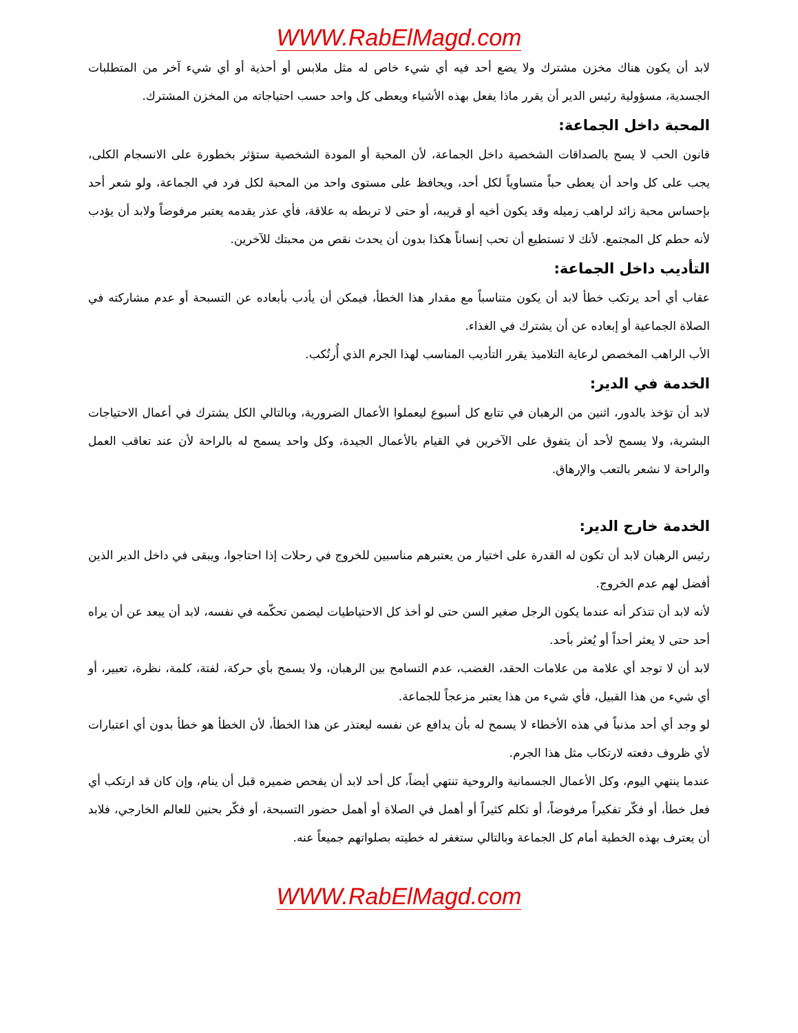WWW.RabElMagd.com
لابد أن يكون هناك مخزن مشترك ولا يضع أحد فيه أي شيء خاص له مثل ملابس أو أحذية أو أي شيء آخر من المتطلبات الجسدية، مسؤولية رئيس الدير أن يقرر ماذا يفعل بهذه الأشياء ويعطى كل واحد حسب احتياجاته من المخزن المشترك.
المحبة داخل الجماعة:
قانون الحب لا يسح بالصداقات الشخصية داخل الجماعة، لأن المحبة أو المودة الشخصية ستؤثر بخطورة على الانسجام الكلى، يجب على كل واحد أن يعطى حباً متساوياً لكل أحد، ويحافظ على مستوى واحد من المحبة لكل فرد في الجماعة، ولو شعر أحد بإحساس محبة زائد لراهب زميله وقد يكون أخيه أو قريبه، أو حتى لا تربطه به علاقة، فأي عذر يقدمه يعتبر مرفوضاً ولابد أن يؤدب لأنه حطم كل المجتمع. لأنك لا تستطيع أن تحب إنساناً هكذا بدون أن يحدث نقص من محبتك للآخرين.
التأديب داخل الجماعة:
عقاب أي أحد يرتكب خطأ لابد أن يكون متناسباً مع مقدار هذا الخطأ، فيمكن أن يأدب بأبعاده عن التسبحة أو عدم مشاركته في الصلاة الجماعية أو إبعاده عن أن يشترك في الغذاء.
الأب الراهب المخصص لرعاية التلاميذ يقرر التأديب المناسب لهذا الجرم الذي أُرتُكب.
الخدمة في الدير:
لابد أن تؤخذ بالدور، اثنين من الرهبان في تتابع كل أسبوع ليعملوا الأعمال الضرورية، وبالتالي الكل يشترك في أعمال الاحتياجات البشرية، ولا يسمح لأحد أن يتفوق على الآخرين في القيام بالأعمال الجيدة، وكل واحد يسمح له بالراحة لأن عند تعاقب العمل والراحة لا نشعر بالتعب والإرهاق.
الخدمة خارج الدير:
رئيس الرهبان لابد أن تكون له القدرة على اختيار من يعتبرهم مناسبين للخروج في رحلات إذا احتاجوا، ويبقى في داخل الدير الذين أفضل لهم عدم الخروج.
لأنه لابد أن تتذكر أنه عندما يكون الرجل صغير السن حتى لو أخذ كل الاحتياطيات ليضمن تحكّمه في نفسه، لابد أن يبعد عن أن يراه أحد حتى لا يعثر أحداً أو يُعثر بأحد.
لابد أن لا توجد أي علامة من علامات الحقد، الغضب، عدم التسامح بين الرهبان، ولا يسمح بأي حركة، لفتة، كلمة، نظرة، تعبير، أو أي شيء من هذا القبيل، فأي شيء من هذا يعتبر مزعجاً للجماعة.
لو وجد أي أحد مذنباً في هذه الأخطاء لا يسمح له بأن يدافع عن نفسه ليعتذر عن هذا الخطأ، لأن الخطأ هو خطأ بدون أي اعتبارات لأي ظروف دفعته لارتكاب مثل هذا الجرم.
عندما ينتهي اليوم، وكل الأعمال الجسمانية والروحية تنتهي أيضاً، كل أحد لابد أن يفحص ضميره قبل أن ينام، وإن كان قد ارتكب أي فعل خطأ، أو فكّر تفكيراً مرفوضاً، أو تكلم كثيراً أو أهمل في الصلاة أو أهمل حضور التسبحة، أو فكّر بحنين للعالم الخارجي، فلابد أن يعترف بهذه الخطية أمام كل الجماعة وبالتالي ستغفر له خطيته بصلواتهم جميعاً عنه.
WWW.RabElMagd.com